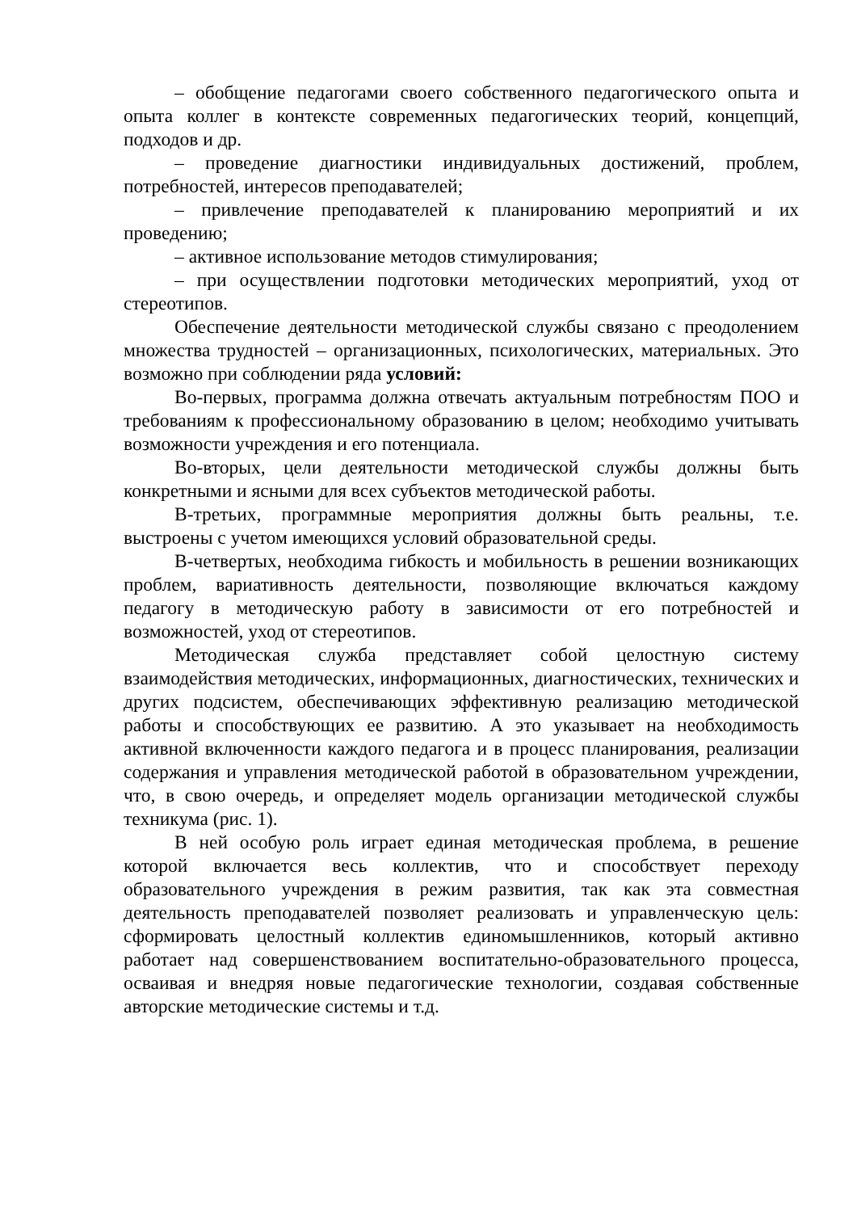– обобщение педагогами своего собственного педагогического опыта и опыта коллег в контексте современных педагогических теорий, концепций, подходов и др.
– проведение диагностики индивидуальных достижений, проблем, потребностей, интересов преподавателей;
– привлечение преподавателей к планированию мероприятий и их проведению;
– активное использование методов стимулирования;
– при осуществлении подготовки методических мероприятий, уход от стереотипов.
Обеспечение деятельности методической службы связано с преодолением множества трудностей – организационных, психологических, материальных. Это возможно при соблюдении ряда условий:
Во-первых, программа должна отвечать актуальным потребностям ПОО и требованиям к профессиональному образованию в целом; необходимо учитывать возможности учреждения и его потенциала.
Во-вторых, цели деятельности методической службы должны быть конкретными и ясными для всех субъектов методической работы.
В-третьих, программные мероприятия должны быть реальны, т.е. выстроены с учетом имеющихся условий образовательной среды.
В-четвертых, необходима гибкость и мобильность в решении возникающих проблем, вариативность деятельности, позволяющие включаться каждому педагогу в методическую работу в зависимости от его потребностей и возможностей, уход от стереотипов.
Методическая служба представляет собой целостную систему взаимодействия методических, информационных, диагностических, технических и других подсистем, обеспечивающих эффективную реализацию методической работы и способствующих ее развитию. А это указывает на необходимость активной включенности каждого педагога и в процесс планирования, реализации содержания и управления методической работой в образовательном учреждении, что, в свою очередь, и определяет модель организации методической службы техникума (рис. 1).
В ней особую роль играет единая методическая проблема, в решение которой включается весь коллектив, что и способствует переходу образовательного учреждения в режим развития, так как эта совместная деятельность преподавателей позволяет реализовать и управленческую цель: сформировать целостный коллектив единомышленников, который активно работает над совершенствованием воспитательно-образовательного процесса, осваивая и внедряя новые педагогические технологии, создавая собственные авторские методические системы и т.д.